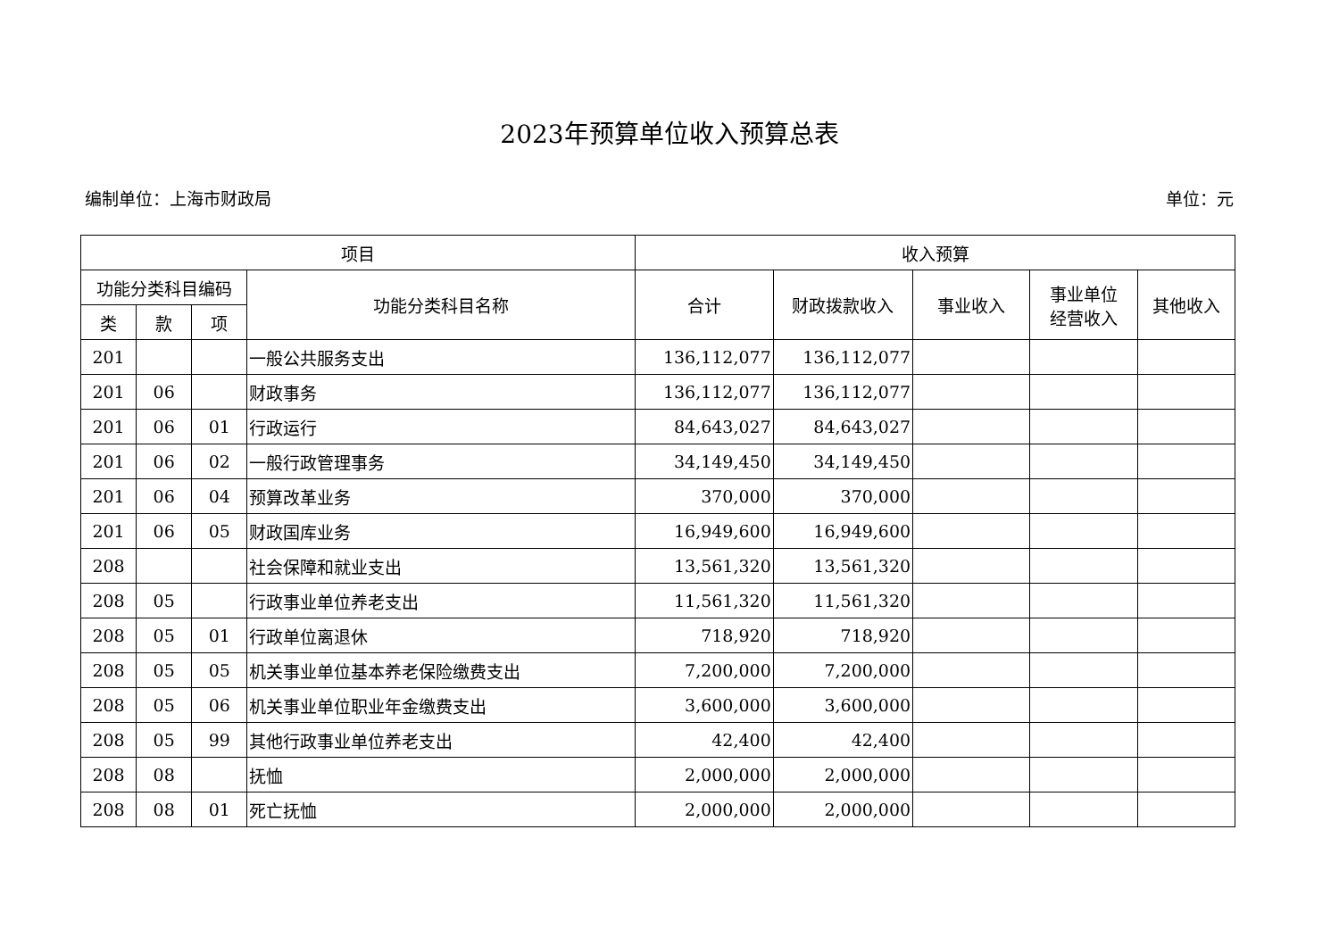2023年预算单位收入预算总表
编制单位：上海市财政局 单位：元
| 项目 | | | | 收入预算 | | | | |
| --- | --- | --- | --- | --- | --- | --- | --- | --- |
| 功能分类科目编码 | | | 功能分类科目名称 | 合计 | 财政拨款收入 | 事业收入 | 事业单位 经营收入 | 其他收入 |
| 类 | 款 | 项 | | | | | | |
| 201 | | | 一般公共服务支出 | 136,112,077 | 136,112,077 | | | |
| 201 | 06 | | 财政事务 | 136,112,077 | 136,112,077 | | | |
| 201 | 06 | 01 | 行政运行 | 84,643,027 | 84,643,027 | | | |
| 201 | 06 | 02 | 一般行政管理事务 | 34,149,450 | 34,149,450 | | | |
| 201 | 06 | 04 | 预算改革业务 | 370,000 | 370,000 | | | |
| 201 | 06 | 05 | 财政国库业务 | 16,949,600 | 16,949,600 | | | |
| 208 | | | 社会保障和就业支出 | 13,561,320 | 13,561,320 | | | |
| 208 | 05 | | 行政事业单位养老支出 | 11,561,320 | 11,561,320 | | | |
| 208 | 05 | 01 | 行政单位离退休 | 718,920 | 718,920 | | | |
| 208 | 05 | 05 | 机关事业单位基本养老保险缴费支出 | 7,200,000 | 7,200,000 | | | |
| 208 | 05 | 06 | 机关事业单位职业年金缴费支出 | 3,600,000 | 3,600,000 | | | |
| 208 | 05 | 99 | 其他行政事业单位养老支出 | 42,400 | 42,400 | | | |
| 208 | 08 | | 抚恤 | 2,000,000 | 2,000,000 | | | |
| 208 | 08 | 01 | 死亡抚恤 | 2,000,000 | 2,000,000 | | | |